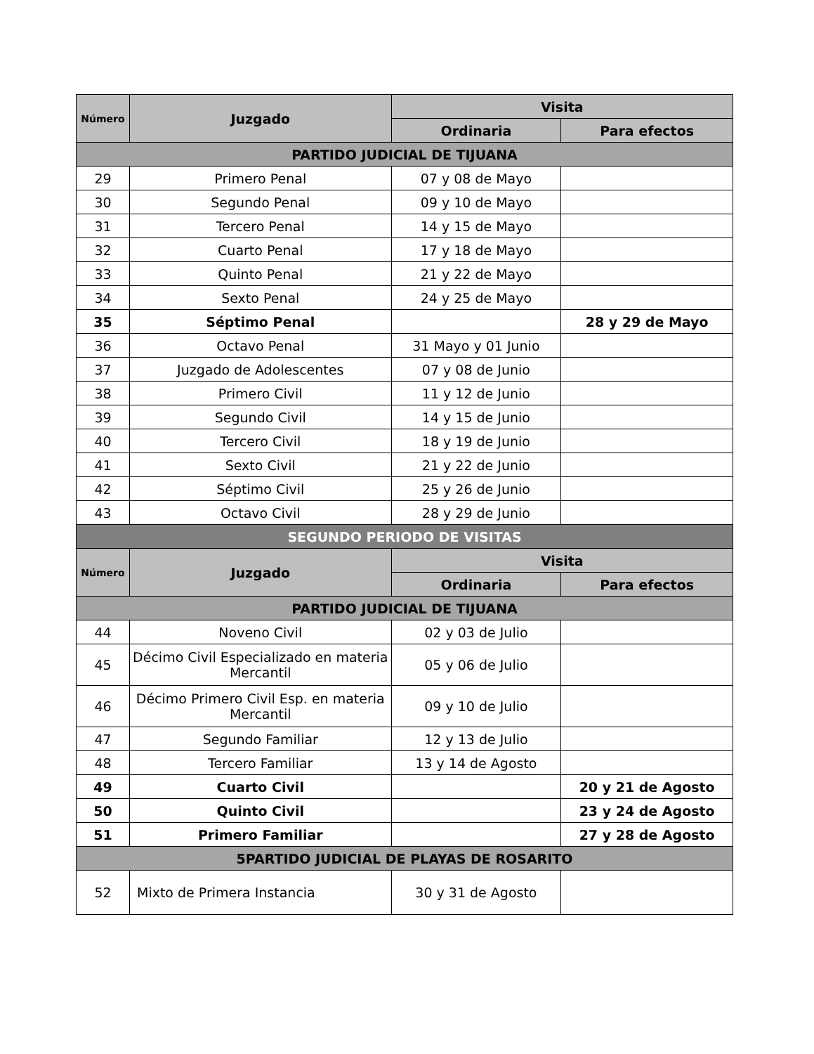| Número | Juzgado | Visita | |
| --- | --- | --- | --- |
| | | Ordinaria | Para efectos |
| PARTIDO JUDICIAL DE TIJUANA | | | |
| 29 | Primero Penal | 07 y 08 de Mayo | |
| 30 | Segundo Penal | 09 y 10 de Mayo | |
| 31 | Tercero Penal | 14 y 15 de Mayo | |
| 32 | Cuarto Penal | 17 y 18 de Mayo | |
| 33 | Quinto Penal | 21 y 22 de Mayo | |
| 34 | Sexto Penal | 24 y 25 de Mayo | |
| 35 | Séptimo Penal | | 28 y 29 de Mayo |
| 36 | Octavo Penal | 31 Mayo y 01 Junio | |
| 37 | Juzgado de Adolescentes | 07 y 08 de Junio | |
| 38 | Primero Civil | 11 y 12 de Junio | |
| 39 | Segundo Civil | 14 y 15 de Junio | |
| 40 | Tercero Civil | 18 y 19 de Junio | |
| 41 | Sexto Civil | 21 y 22 de Junio | |
| 42 | Séptimo Civil | 25 y 26 de Junio | |
| 43 | Octavo Civil | 28 y 29 de Junio | |
| SEGUNDO PERIODO DE VISITAS | | | |
| Número | Juzgado | Visita | |
| | | Ordinaria | Para efectos |
| PARTIDO JUDICIAL DE TIJUANA | | | |
| 44 | Noveno Civil | 02 y 03 de Julio | |
| 45 | Décimo Civil Especializado en materia Mercantil | 05 y 06 de Julio | |
| 46 | Décimo Primero Civil Esp. en materia Mercantil | 09 y 10 de Julio | |
| 47 | Segundo Familiar | 12 y 13 de Julio | |
| 48 | Tercero Familiar | 13 y 14 de Agosto | |
| 49 | Cuarto Civil | | 20 y 21 de Agosto |
| 50 | Quinto Civil | | 23 y 24 de Agosto |
| 51 | Primero Familiar | | 27 y 28 de Agosto |
| 5PARTIDO JUDICIAL DE PLAYAS DE ROSARITO | | | |
| 52 | Mixto de Primera Instancia | 30 y 31 de Agosto | |